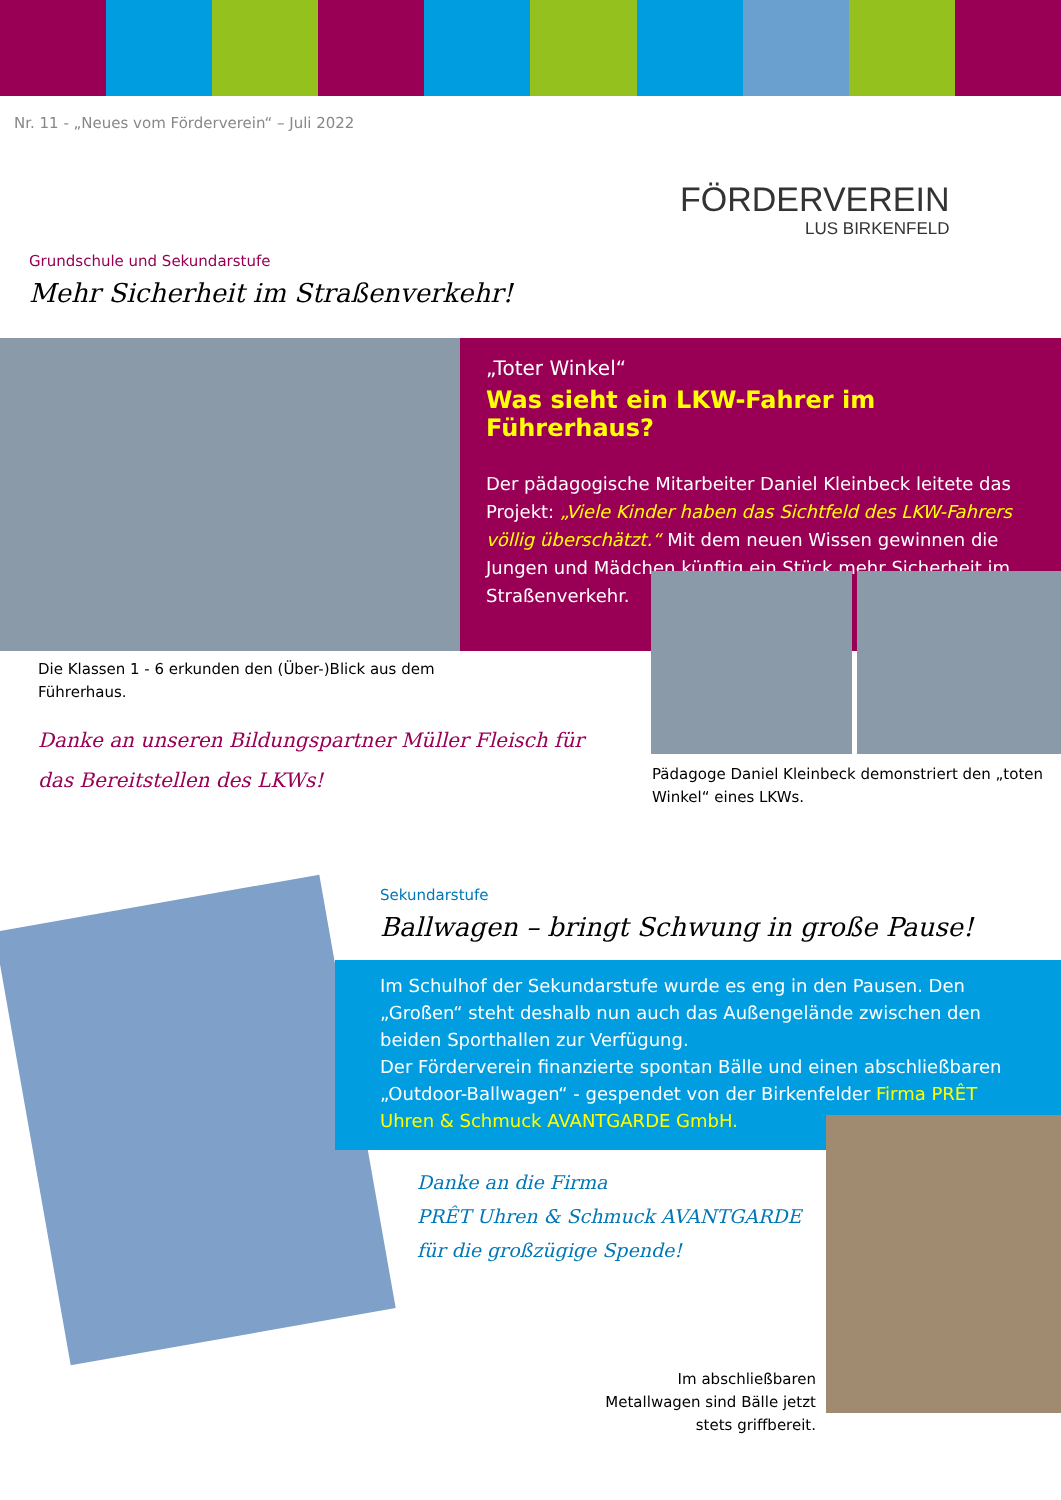Nr. 11 - „Neues vom Förderverein“ – Juli 2022
FÖRDERVEREIN
LUS BIRKENFELD
Grundschule und Sekundarstufe
Mehr Sicherheit im Straßenverkehr!
„Toter Winkel“
Was sieht ein LKW-Fahrer im Führerhaus?
Der pädagogische Mitarbeiter Daniel Kleinbeck leitete das Projekt: „Viele Kinder haben das Sichtfeld des LKW-Fahrers völlig überschätzt.“ Mit dem neuen Wissen gewinnen die Jungen und Mädchen künftig ein Stück mehr Sicherheit im Straßenverkehr.
Die Klassen 1 - 6 erkunden den (Über-)Blick aus dem Führerhaus.
Danke an unseren Bildungspartner Müller Fleisch für das Bereitstellen des LKWs!
Pädagoge Daniel Kleinbeck demonstriert den „toten Winkel“ eines LKWs.
Sekundarstufe
Ballwagen – bringt Schwung in große Pause!
Im Schulhof der Sekundarstufe wurde es eng in den Pausen. Den „Großen“ steht deshalb nun auch das Außengelände zwischen den beiden Sporthallen zur Verfügung.
Der Förderverein finanzierte spontan Bälle und einen abschließbaren „Outdoor-Ballwagen“ - gespendet von der Birkenfelder Firma PRÊT Uhren & Schmuck AVANTGARDE GmbH.
Danke an die Firma
PRÊT Uhren & Schmuck AVANTGARDE
für die großzügige Spende!
Im abschließbaren Metallwagen sind Bälle jetzt stets griffbereit.